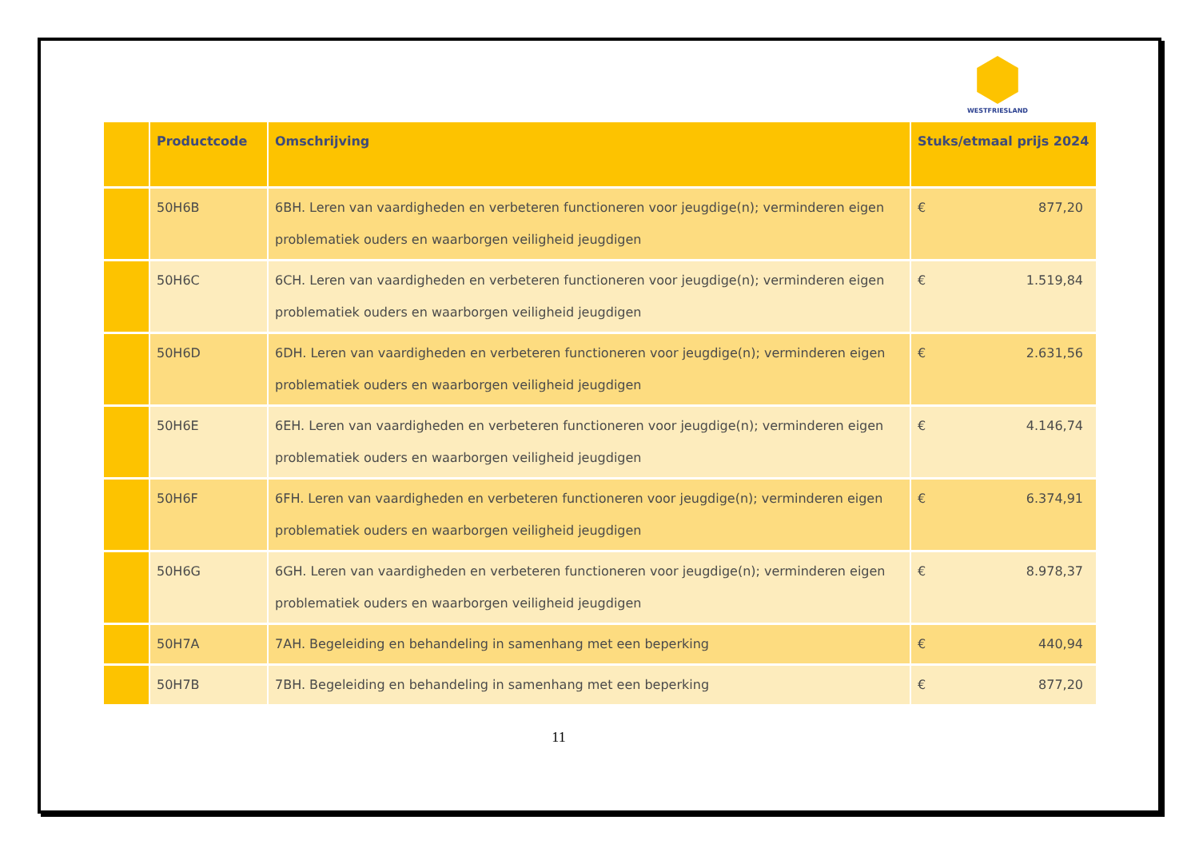WESTFRIESLAND
| | Productcode | Omschrijving | Stuks/etmaal prijs 2024 |
| --- | --- | --- | --- |
| | 50H6B | 6BH. Leren van vaardigheden en verbeteren functioneren voor jeugdige(n); verminderen eigen problematiek ouders en waarborgen veiligheid jeugdigen | € 877,20 |
| | 50H6C | 6CH. Leren van vaardigheden en verbeteren functioneren voor jeugdige(n); verminderen eigen problematiek ouders en waarborgen veiligheid jeugdigen | € 1.519,84 |
| | 50H6D | 6DH. Leren van vaardigheden en verbeteren functioneren voor jeugdige(n); verminderen eigen problematiek ouders en waarborgen veiligheid jeugdigen | € 2.631,56 |
| | 50H6E | 6EH. Leren van vaardigheden en verbeteren functioneren voor jeugdige(n); verminderen eigen problematiek ouders en waarborgen veiligheid jeugdigen | € 4.146,74 |
| | 50H6F | 6FH. Leren van vaardigheden en verbeteren functioneren voor jeugdige(n); verminderen eigen problematiek ouders en waarborgen veiligheid jeugdigen | € 6.374,91 |
| | 50H6G | 6GH. Leren van vaardigheden en verbeteren functioneren voor jeugdige(n); verminderen eigen problematiek ouders en waarborgen veiligheid jeugdigen | € 8.978,37 |
| | 50H7A | 7AH. Begeleiding en behandeling in samenhang met een beperking | € 440,94 |
| | 50H7B | 7BH. Begeleiding en behandeling in samenhang met een beperking | € 877,20 |
11